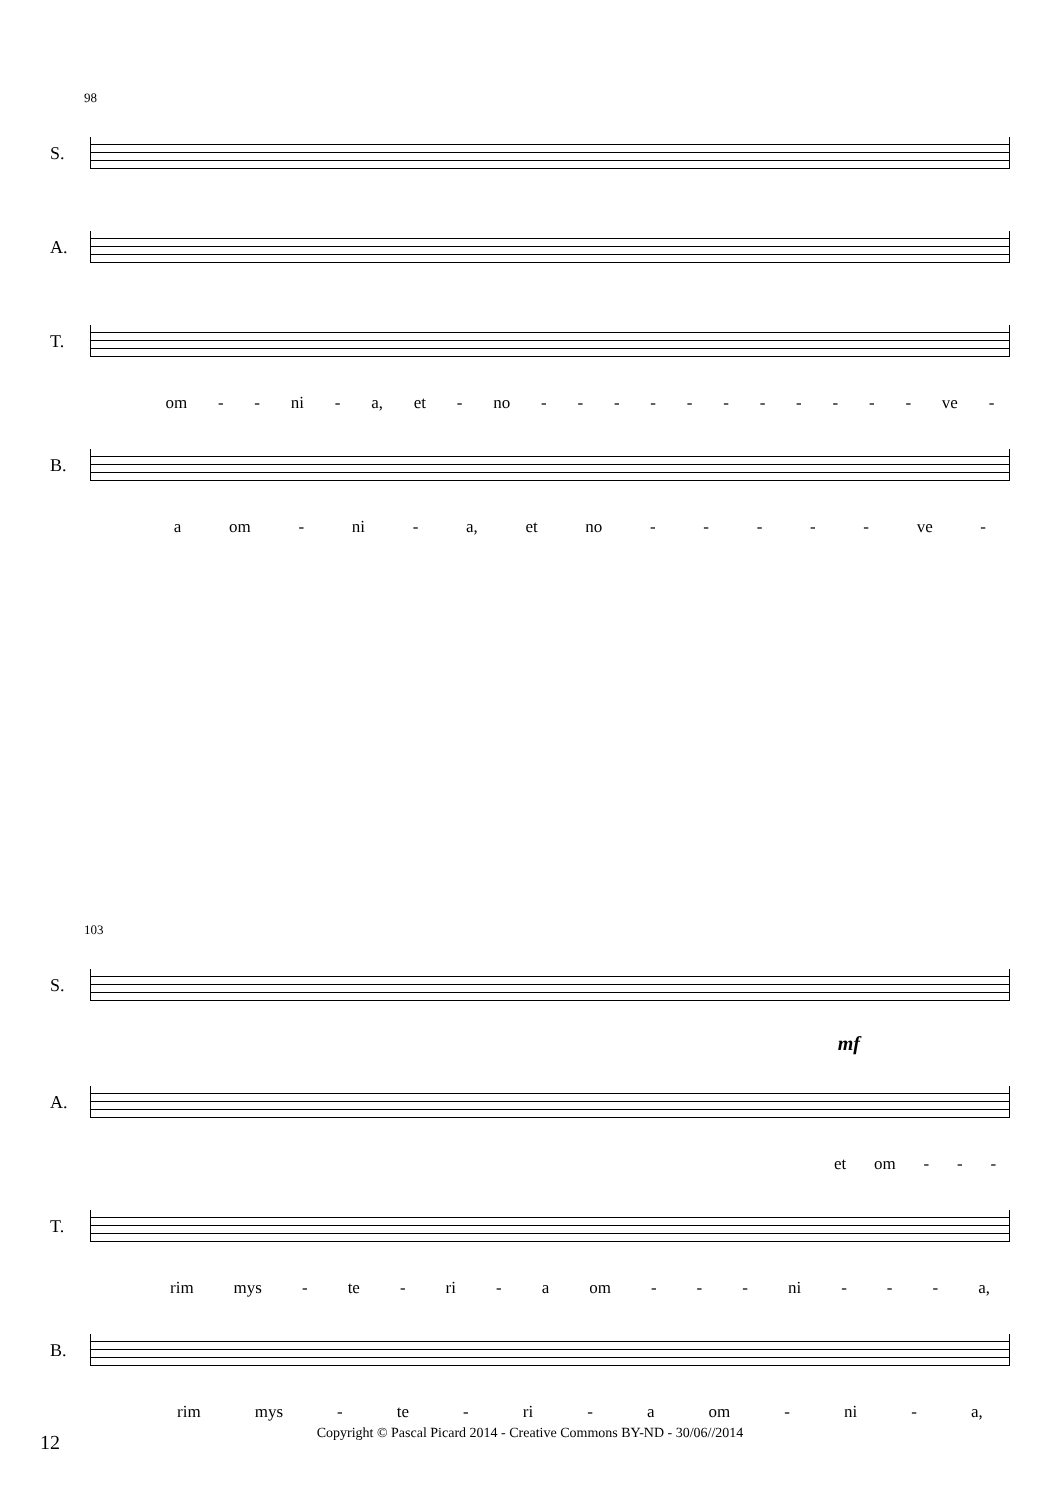98
S.
A.
T.
om - - ni - a, et - no - - - - - - - - - - - ve -
B.
a om - ni - a, et no - - - - - ve -
103
S.
mf
A.
et om - - -
T.
rim mys - te - ri - a om - - - ni - - - a,
B.
rim mys - te - ri - a om - ni - a,
12
Copyright © Pascal Picard 2014 - Creative Commons BY-ND - 30/06//2014